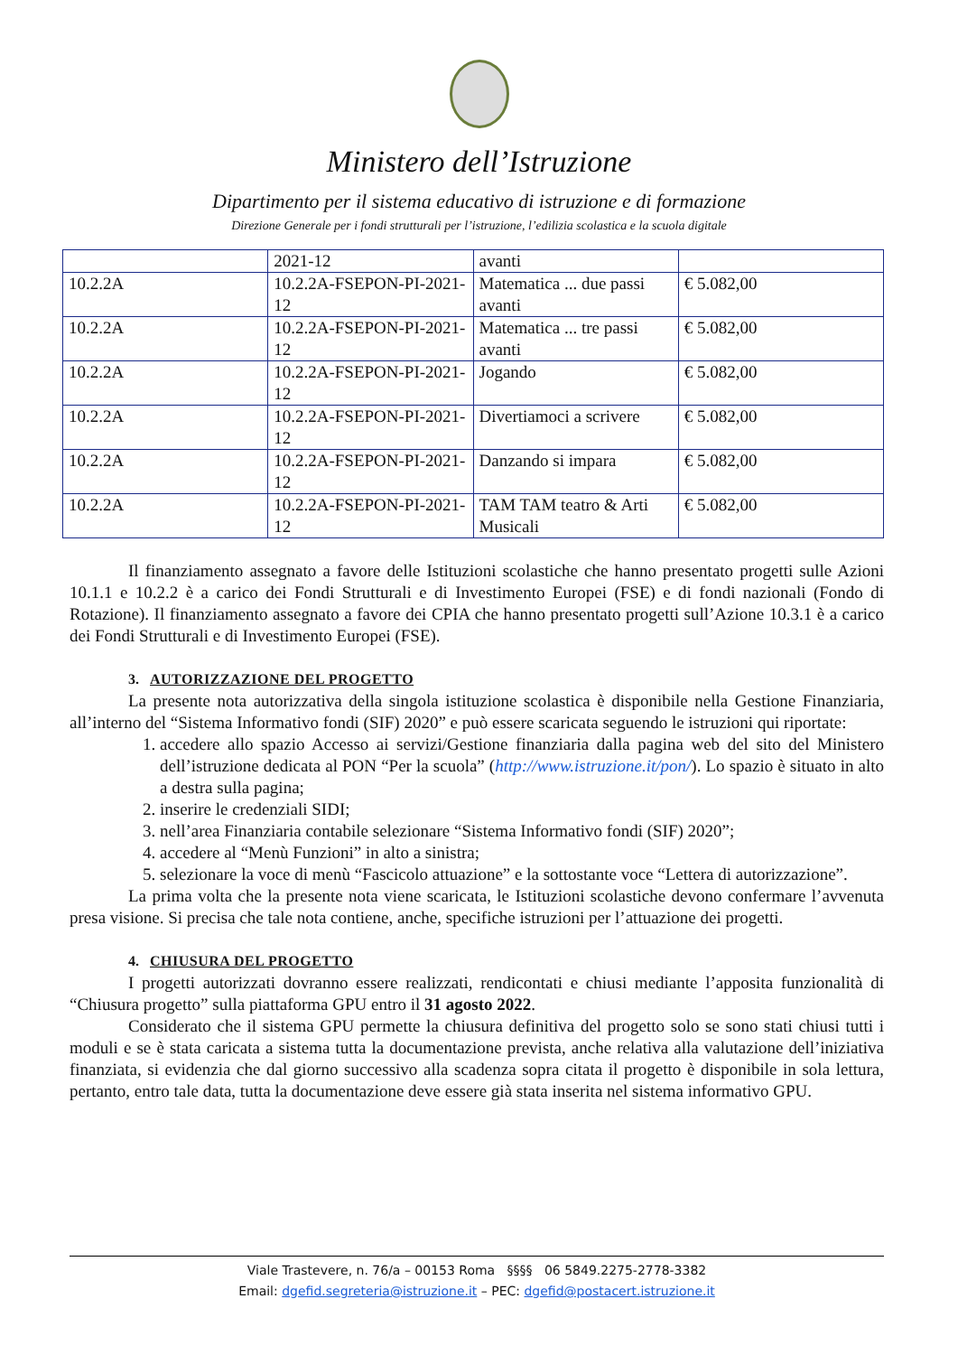Ministero dell’Istruzione
Dipartimento per il sistema educativo di istruzione e di formazione
Direzione Generale per i fondi strutturali per l’istruzione, l’edilizia scolastica e la scuola digitale
| | 2021-12 | avanti | |
| 10.2.2A | 10.2.2A-FSEPON-PI-2021-12 | Matematica ... due passi avanti | € 5.082,00 |
| 10.2.2A | 10.2.2A-FSEPON-PI-2021-12 | Matematica ... tre passi avanti | € 5.082,00 |
| 10.2.2A | 10.2.2A-FSEPON-PI-2021-12 | Jogando | € 5.082,00 |
| 10.2.2A | 10.2.2A-FSEPON-PI-2021-12 | Divertiamoci a scrivere | € 5.082,00 |
| 10.2.2A | 10.2.2A-FSEPON-PI-2021-12 | Danzando si impara | € 5.082,00 |
| 10.2.2A | 10.2.2A-FSEPON-PI-2021-12 | TAM TAM teatro & Arti Musicali | € 5.082,00 |
Il finanziamento assegnato a favore delle Istituzioni scolastiche che hanno presentato progetti sulle Azioni 10.1.1 e 10.2.2 è a carico dei Fondi Strutturali e di Investimento Europei (FSE) e di fondi nazionali (Fondo di Rotazione). Il finanziamento assegnato a favore dei CPIA che hanno presentato progetti sull’Azione 10.3.1 è a carico dei Fondi Strutturali e di Investimento Europei (FSE).
3. AUTORIZZAZIONE DEL PROGETTO
La presente nota autorizzativa della singola istituzione scolastica è disponibile nella Gestione Finanziaria, all’interno del “Sistema Informativo fondi (SIF) 2020” e può essere scaricata seguendo le istruzioni qui riportate:
1. accedere allo spazio Accesso ai servizi/Gestione finanziaria dalla pagina web del sito del Ministero dell’istruzione dedicata al PON “Per la scuola” (http://www.istruzione.it/pon/). Lo spazio è situato in alto a destra sulla pagina;
2. inserire le credenziali SIDI;
3. nell’area Finanziaria contabile selezionare “Sistema Informativo fondi (SIF) 2020”;
4. accedere al “Menù Funzioni” in alto a sinistra;
5. selezionare la voce di menù “Fascicolo attuazione” e la sottostante voce “Lettera di autorizzazione”.
La prima volta che la presente nota viene scaricata, le Istituzioni scolastiche devono confermare l’avvenuta presa visione. Si precisa che tale nota contiene, anche, specifiche istruzioni per l’attuazione dei progetti.
4. CHIUSURA DEL PROGETTO
I progetti autorizzati dovranno essere realizzati, rendicontati e chiusi mediante l’apposita funzionalità di “Chiusura progetto” sulla piattaforma GPU entro il 31 agosto 2022.
Considerato che il sistema GPU permette la chiusura definitiva del progetto solo se sono stati chiusi tutti i moduli e se è stata caricata a sistema tutta la documentazione prevista, anche relativa alla valutazione dell’iniziativa finanziata, si evidenzia che dal giorno successivo alla scadenza sopra citata il progetto è disponibile in sola lettura, pertanto, entro tale data, tutta la documentazione deve essere già stata inserita nel sistema informativo GPU.
Viale Trastevere, n. 76/a – 00153 Roma §§§§ 06 5849.2275-2778-3382
Email: dgefid.segreteria@istruzione.it – PEC: dgefid@postacert.istruzione.it